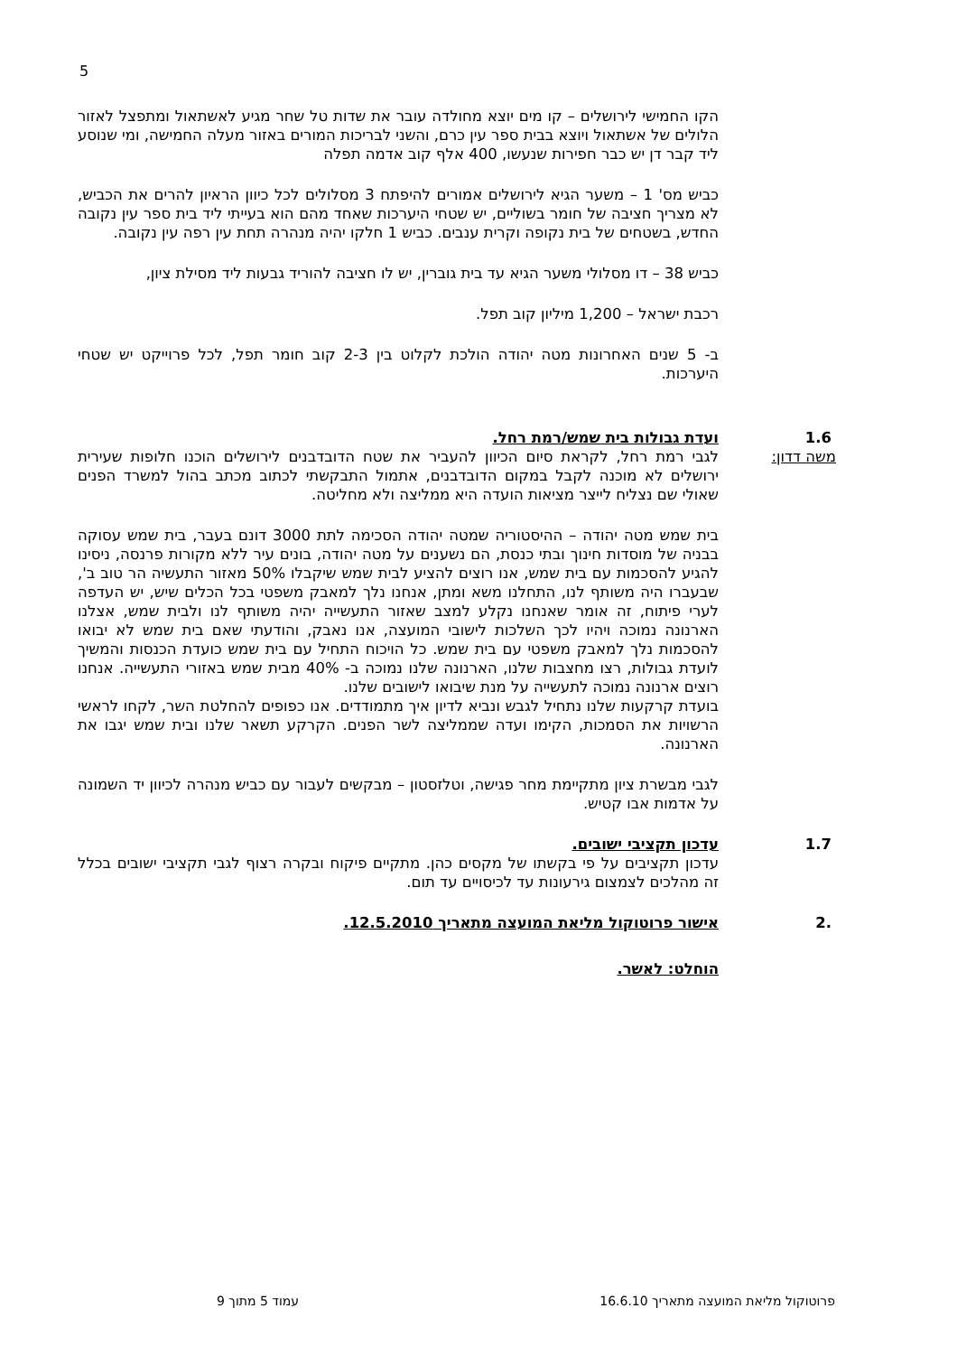5
הקו החמישי לירושלים – קו מים יוצא מחולדה עובר את שדות טל שחר מגיע לאשתאול ומתפצל לאזור הלולים של אשתאול ויוצא בבית ספר עין כרם, והשני לבריכות המורים באזור מעלה החמישה, ומי שנוסע ליד קבר דן יש כבר חפירות שנעשו, 400 אלף קוב אדמה תפלה
כביש מס' 1 – משער הגיא לירושלים אמורים להיפתח 3 מסלולים לכל כיוון הראיון להרים את הכביש, לא מצריך חציבה של חומר בשוליים, יש שטחי היערכות שאחד מהם הוא בעייתי ליד בית ספר עין נקובה החדש, בשטחים של בית נקופה וקרית ענבים. כביש 1 חלקו יהיה מנהרה תחת עין רפה עין נקובה.
כביש 38 – דו מסלולי משער הגיא עד בית גוברין, יש לו חציבה להוריד גבעות ליד מסילת ציון,
רכבת ישראל – 1,200 מיליון קוב תפל.
ב- 5 שנים האחרונות מטה יהודה הולכת לקלוט בין 2-3 קוב חומר תפל, לכל פרוייקט יש שטחי היערכות.
1.6
משה דדון:
ועדת גבולות בית שמש/רמת רחל.
לגבי רמת רחל, לקראת סיום הכיוון להעביר את שטח הדובדבנים לירושלים הוכנו חלופות שעירית ירושלים לא מוכנה לקבל במקום הדובדבנים, אתמול התבקשתי לכתוב מכתב בהול למשרד הפנים שאולי שם נצליח לייצר מציאות הועדה היא ממליצה ולא מחליטה.
בית שמש מטה יהודה – ההיסטוריה שמטה יהודה הסכימה לתת 3000 דונם בעבר, בית שמש עסוקה בבניה של מוסדות חינוך ובתי כנסת, הם נשענים על מטה יהודה, בונים עיר ללא מקורות פרנסה, ניסינו להגיע להסכמות עם בית שמש, אנו רוצים להציע לבית שמש שיקבלו 50% מאזור התעשיה הר טוב ב', שבעברו היה משותף לנו, התחלנו משא ומתן, אנחנו נלך למאבק משפטי בכל הכלים שיש, יש העדפה לערי פיתוח, זה אומר שאנחנו נקלע למצב שאזור התעשייה יהיה משותף לנו ולבית שמש, אצלנו הארנונה נמוכה ויהיו לכך השלכות לישובי המועצה, אנו נאבק, והודעתי שאם בית שמש לא יבואו להסכמות נלך למאבק משפטי עם בית שמש. כל הויכוח התחיל עם בית שמש כועדת הכנסות והמשיך לועדת גבולות, רצו מחצבות שלנו, הארנונה שלנו נמוכה ב- 40% מבית שמש באזורי התעשייה. אנחנו רוצים ארנונה נמוכה לתעשייה על מנת שיבואו לישובים שלנו.
בועדת קרקעות שלנו נתחיל לגבש ונביא לדיון איך מתמודדים. אנו כפופים להחלטת השר, לקחו לראשי הרשויות את הסמכות, הקימו ועדה שממליצה לשר הפנים. הקרקע תשאר שלנו ובית שמש יגבו את הארנונה.
לגבי מבשרת ציון מתקיימת מחר פגישה, וטלזסטון – מבקשים לעבור עם כביש מנהרה לכיוון יד השמונה על אדמות אבו קטיש.
1.7
עדכון תקציבי ישובים.
עדכון תקציבים על פי בקשתו של מקסים כהן. מתקיים פיקוח ובקרה רצוף לגבי תקציבי ישובים בכלל זה מהלכים לצמצום גירעונות עד לכיסויים עד תום.
.2
אישור פרוטוקול מליאת המועצה מתאריך 12.5.2010.
הוחלט: לאשר.
פרוטוקול מליאת המועצה מתאריך 16.6.10 עמוד 5 מתוך 9